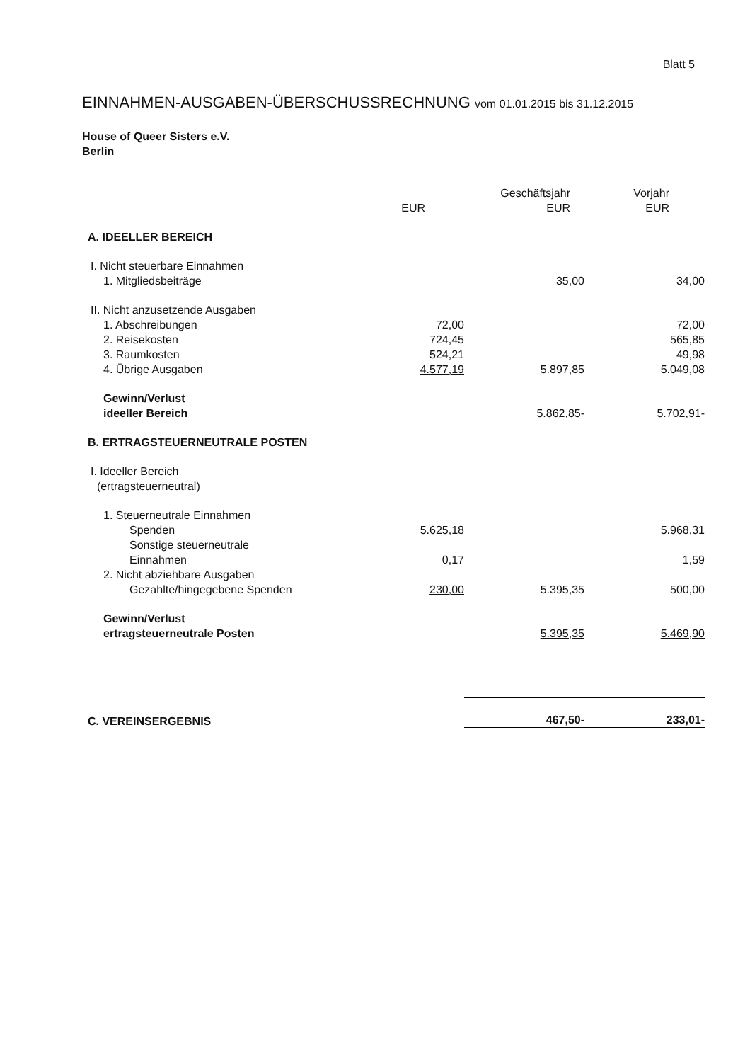Blatt 5
EINNAHMEN-AUSGABEN-ÜBERSCHUSSRECHNUNG vom 01.01.2015 bis 31.12.2015
House of Queer Sisters e.V.
Berlin
| | EUR | Geschäftsjahr EUR | Vorjahr EUR |
| --- | --- | --- | --- |
| A. IDEELLER BEREICH | | | |
| I. Nicht steuerbare Einnahmen | | | |
| 1. Mitgliedsbeiträge | | 35,00 | 34,00 |
| II. Nicht anzusetzende Ausgaben | | | |
| 1. Abschreibungen | 72,00 | | 72,00 |
| 2. Reisekosten | 724,45 | | 565,85 |
| 3. Raumkosten | 524,21 | | 49,98 |
| 4. Übrige Ausgaben | 4.577,19 | 5.897,85 | 5.049,08 |
| Gewinn/Verlust ideeller Bereich | | 5.862,85 - | 5.702,91 - |
| B. ERTRAGSTEUERNEUTRALE POSTEN | | | |
| I. Ideeller Bereich (ertragsteuerneutral) | | | |
| 1. Steuerneutrale Einnahmen | | | |
| Spenden | 5.625,18 | | 5.968,31 |
| Sonstige steuerneutrale Einnahmen | 0,17 | | 1,59 |
| 2. Nicht abziehbare Ausgaben | | | |
| Gezahlte/hingegebene Spenden | 230,00 | 5.395,35 | 500,00 |
| Gewinn/Verlust ertragsteuerneutrale Posten | | 5.395,35 | 5.469,90 |
| C. VEREINSERGEBNIS | | 467,50- | 233,01- |